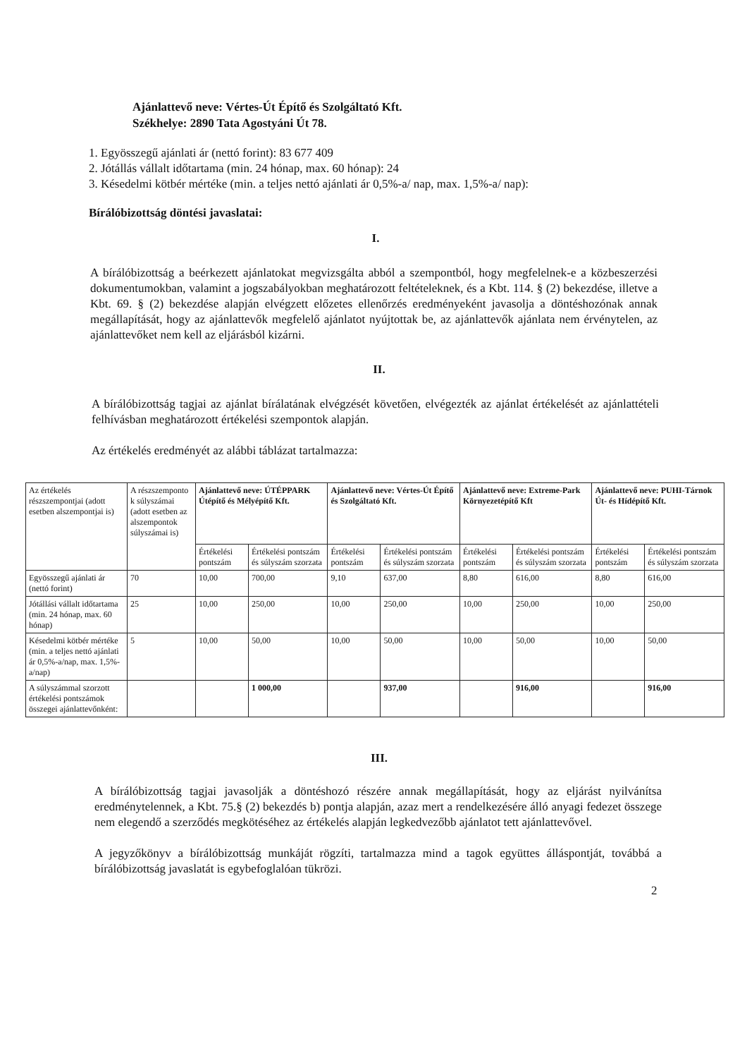Ajánlattevő neve: Vértes-Út Építő és Szolgáltató Kft.
Székhelye: 2890 Tata Agostyáni Út 78.
1. Egyösszegű ajánlati ár (nettó forint): 83 677 409
2. Jótállás vállalt időtartama (min. 24 hónap, max. 60 hónap): 24
3. Késedelmi kötbér mértéke (min. a teljes nettó ajánlati ár 0,5%-a/ nap, max. 1,5%-a/ nap):
Bírálóbizottság döntési javaslatai:
I.
A bírálóbizottság a beérkezett ajánlatokat megvizsgálta abból a szempontból, hogy megfelelnek-e a közbeszerzési dokumentumokban, valamint a jogszabályokban meghatározott feltételeknek, és a Kbt. 114. § (2) bekezdése, illetve a Kbt. 69. § (2) bekezdése alapján elvégzett előzetes ellenőrzés eredményeként javasolja a döntéshozónak annak megállapítását, hogy az ajánlattevők megfelelő ajánlatot nyújtottak be, az ajánlattevők ajánlata nem érvénytelen, az ajánlattevőket nem kell az eljárásból kizárni.
II.
A bírálóbizottság tagjai az ajánlat bírálatának elvégzését követően, elvégezték az ajánlat értékelését az ajánlattételi felhívásban meghatározott értékelési szempontok alapján.
Az értékelés eredményét az alábbi táblázat tartalmazza:
| Az értékelés részszempontjai (adott esetben alszempontjai is) | A részszemponto k súlyszámai (adott esetben az alszempontok súlyszámai is) | Ajánlattevő neve: ÚTÉPPARK Útépítő és Mélyépítő Kft. | | Ajánlattevő neve: Vértes-Út Építő és Szolgáltató Kft. | | Ajánlattevő neve: Extreme-Park Környezetépítő Kft | | Ajánlattevő neve: PUHI-Tárnok Út- és Hídépítő Kft. | |
| | | Értékelési pontszám | Értékelési pontszám és súlyszám szorzata | Értékelési pontszám | Értékelési pontszám és súlyszám szorzata | Értékelési pontszám | Értékelési pontszám és súlyszám szorzata | Értékelési pontszám | Értékelési pontszám és súlyszám szorzata |
| Egyösszegű ajánlati ár (nettó forint) | 70 | 10,00 | 700,00 | 9,10 | 637,00 | 8,80 | 616,00 | 8,80 | 616,00 |
| Jótállási vállalt időtartama (min. 24 hónap, max. 60 hónap) | 25 | 10,00 | 250,00 | 10,00 | 250,00 | 10,00 | 250,00 | 10,00 | 250,00 |
| Késedelmi kötbér mértéke (min. a teljes nettó ajánlati ár 0,5%-a/nap, max. 1,5%-a/nap) | 5 | 10,00 | 50,00 | 10,00 | 50,00 | 10,00 | 50,00 | 10,00 | 50,00 |
| A súlyszámmal szorzott értékelési pontszámok összegei ajánlattevőnként: | | | 1 000,00 | | 937,00 | | 916,00 | | 916,00 |
III.
A bírálóbizottság tagjai javasolják a döntéshozó részére annak megállapítását, hogy az eljárást nyilvánítsa eredménytelennek, a Kbt. 75.§ (2) bekezdés b) pontja alapján, azaz mert a rendelkezésére álló anyagi fedezet összege nem elegendő a szerződés megkötéséhez az értékelés alapján legkedvezőbb ajánlatot tett ajánlattevővel.
A jegyzőkönyv a bírálóbizottság munkáját rögzíti, tartalmazza mind a tagok együttes álláspontját, továbbá a bírálóbizottság javaslatát is egybefoglalóan tükrözi.
2